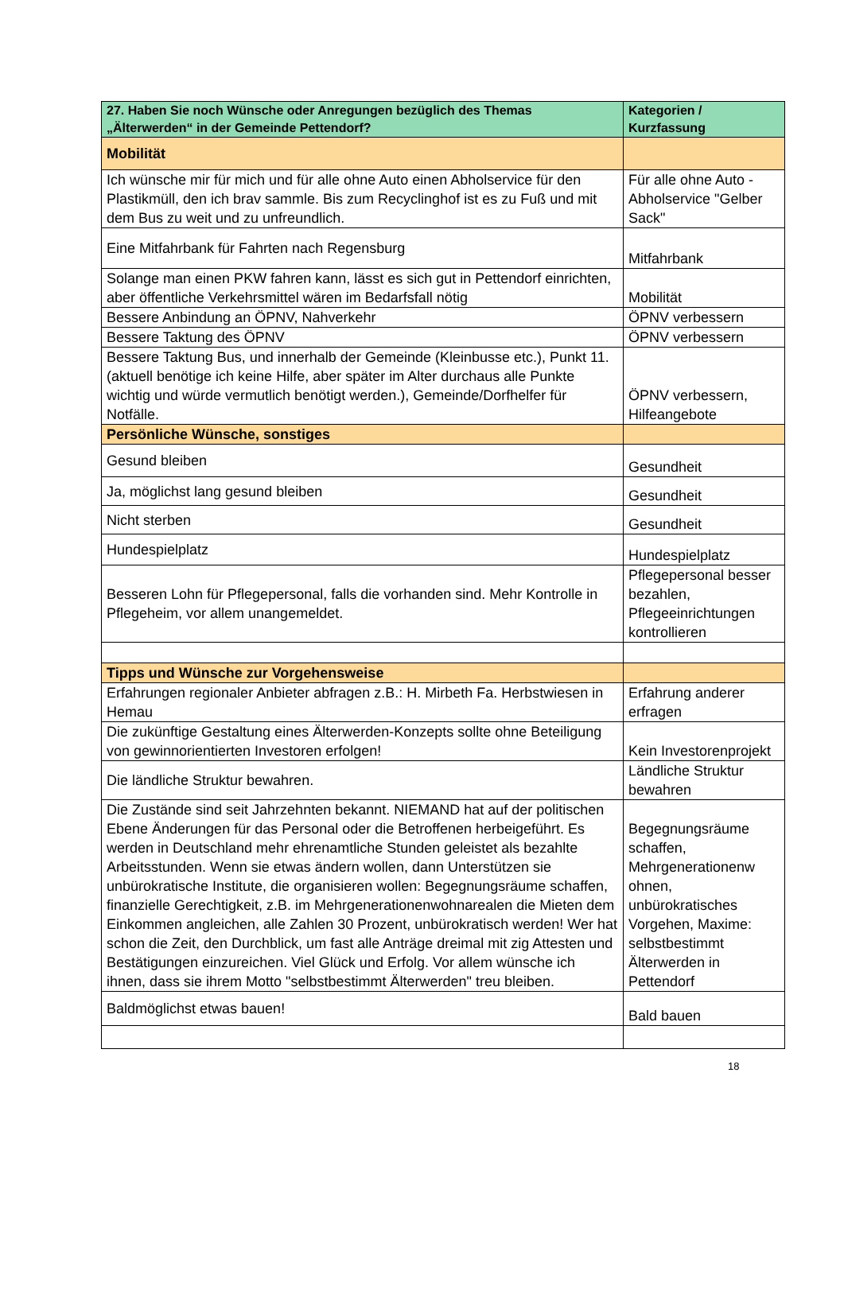| 27. Haben Sie noch Wünsche oder Anregungen bezüglich des Themas „Älterwerden“ in der Gemeinde Pettendorf? | Kategorien / Kurzfassung |
| --- | --- |
| Mobilität | |
| Ich wünsche mir für mich und für alle ohne Auto einen Abholservice für den Plastikmüll, den ich brav sammle. Bis zum Recyclinghof ist es zu Fuß und mit dem Bus zu weit und zu unfreundlich. | Für alle ohne Auto - Abholservice "Gelber Sack" |
| Eine Mitfahrbank für Fahrten nach Regensburg | Mitfahrbank |
| Solange man einen PKW fahren kann, lässt es sich gut in Pettendorf einrichten, aber öffentliche Verkehrsmittel wären im Bedarfsfall nötig | Mobilität |
| Bessere Anbindung an ÖPNV, Nahverkehr | ÖPNV verbessern |
| Bessere Taktung des ÖPNV | ÖPNV verbessern |
| Bessere Taktung Bus, und innerhalb der Gemeinde (Kleinbusse etc.), Punkt 11. (aktuell benötige ich keine Hilfe, aber später im Alter durchaus alle Punkte wichtig und würde vermutlich benötigt werden.), Gemeinde/Dorfhelfer für Notfälle. | ÖPNV verbessern, Hilfeangebote |
| Persönliche Wünsche, sonstiges | |
| Gesund bleiben | Gesundheit |
| Ja, möglichst lang gesund bleiben | Gesundheit |
| Nicht sterben | Gesundheit |
| Hundespielplatz | Hundespielplatz |
| Besseren Lohn für Pflegepersonal, falls die vorhanden sind. Mehr Kontrolle in Pflegeheim, vor allem unangemeldet. | Pflegepersonal besser bezahlen, Pflegeeinrichtungen kontrollieren |
| Tipps und Wünsche zur Vorgehensweise | |
| Erfahrungen regionaler Anbieter abfragen z.B.: H. Mirbeth Fa. Herbstwiesen in Hemau | Erfahrung anderer erfragen |
| Die zukünftige Gestaltung eines Älterwerden-Konzepts sollte ohne Beteiligung von gewinnorientierten Investoren erfolgen! | Kein Investorenprojekt |
| Die ländliche Struktur bewahren. | Ländliche Struktur bewahren |
| Die Zustände sind seit Jahrzehnten bekannt. NIEMAND hat auf der politischen Ebene Änderungen für das Personal oder die Betroffenen herbeigeführt. Es werden in Deutschland mehr ehrenamtliche Stunden geleistet als bezahlte Arbeitsstunden. Wenn sie etwas ändern wollen, dann Unterstützen sie unbürokratische Institute, die organisieren wollen: Begegnungsräume schaffen, finanzielle Gerechtigkeit, z.B. im Mehrgenerationenwohnarealen die Mieten dem Einkommen angleichen, alle Zahlen 30 Prozent, unbürokratisch werden! Wer hat schon die Zeit, den Durchblick, um fast alle Anträge dreimal mit zig Attesten und Bestätigungen einzureichen. Viel Glück und Erfolg. Vor allem wünsche ich ihnen, dass sie ihrem Motto "selbstbestimmt Älterwerden" treu bleiben. | Begegnungsräume schaffen, Mehrgenerationenw ohnen, unbürokratisches Vorgehen, Maxime: selbstbestimmt Älterwerden in Pettendorf |
| Baldmöglichst etwas bauen! | Bald bauen |
18